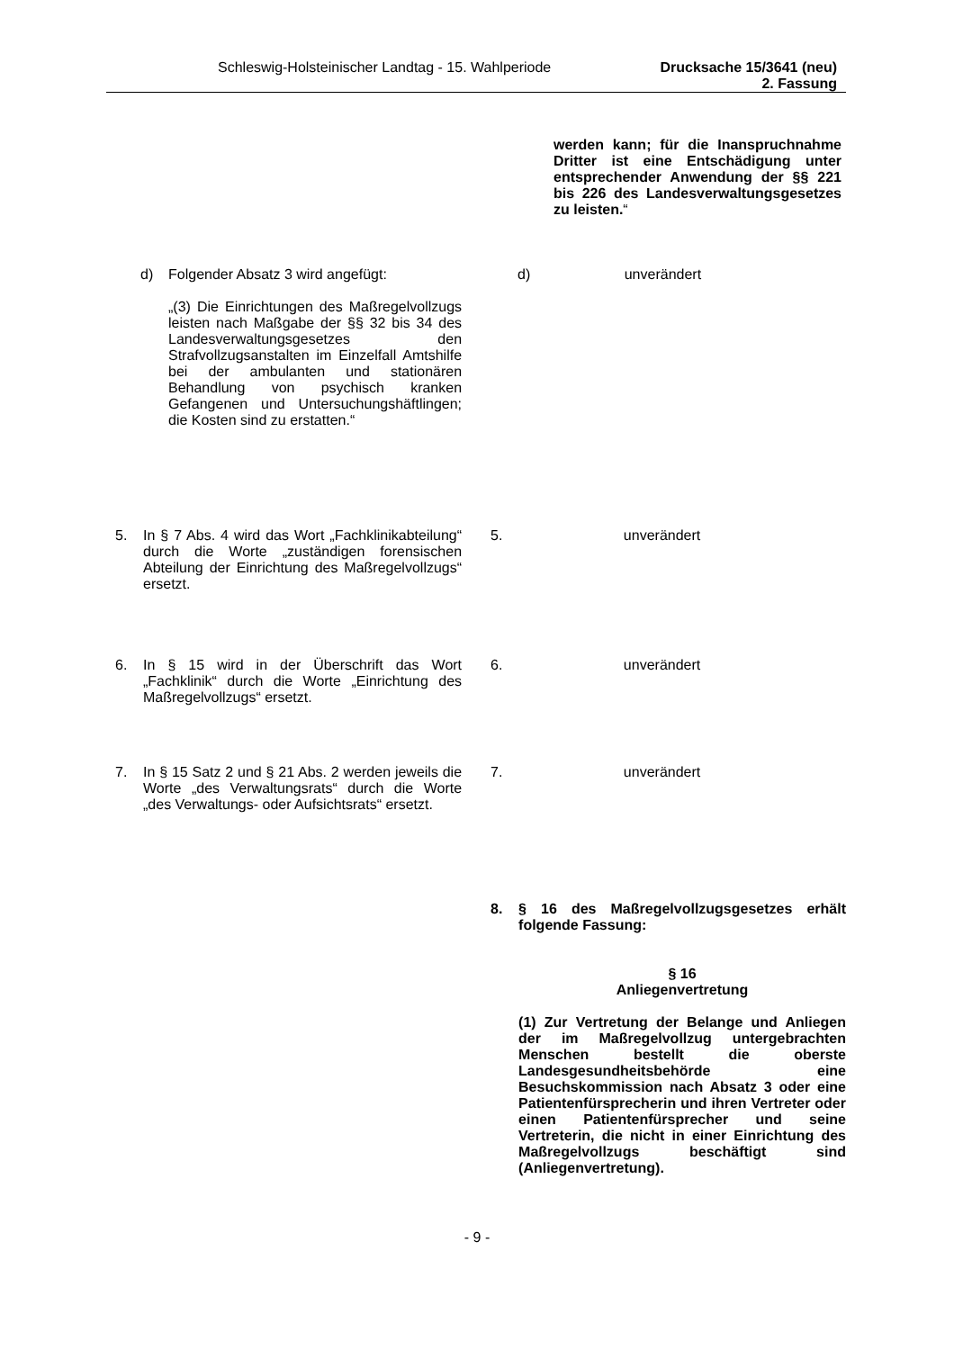Schleswig-Holsteinischer Landtag - 15. Wahlperiode Drucksache 15/3641 (neu)
2. Fassung
werden kann; für die Inanspruchnahme Dritter ist eine Entschädigung unter entsprechender Anwendung der §§ 221 bis 226 des Landesverwaltungsgesetzes zu leisten.“
d) Folgender Absatz 3 wird angefügt:
„(3) Die Einrichtungen des Maßregelvollzugs leisten nach Maßgabe der §§ 32 bis 34 des Landesverwaltungsgesetzes den Strafvollzugsanstalten im Einzelfall Amtshilfe bei der ambulanten und stationären Behandlung von psychisch kranken Gefangenen und Untersuchungshäftlingen; die Kosten sind zu erstatten.“
d) unverändert
5. In § 7 Abs. 4 wird das Wort „Fachklinikabteilung“ durch die Worte „zuständigen forensischen Abteilung der Einrichtung des Maßregelvollzugs“ ersetzt.
5. unverändert
6. In § 15 wird in der Überschrift das Wort „Fachklinik“ durch die Worte „Einrichtung des Maßregelvollzugs“ ersetzt.
6. unverändert
7. In § 15 Satz 2 und § 21 Abs. 2 werden jeweils die Worte „des Verwaltungsrats“ durch die Worte „des Verwaltungs- oder Aufsichtsrats“ ersetzt.
7. unverändert
8. § 16 des Maßregelvollzugsgesetzes erhält folgende Fassung:
§ 16
Anliegenvertretung
(1) Zur Vertretung der Belange und Anliegen der im Maßregelvollzug untergebrachten Menschen bestellt die oberste Landesgesundheitsbehörde eine Besuchskommission nach Absatz 3 oder eine Patientenfürsprecherin und ihren Vertreter oder einen Patientenfürsprecher und seine Vertreterin, die nicht in einer Einrichtung des Maßregelvollzugs beschäftigt sind (Anliegenvertretung).
- 9 -